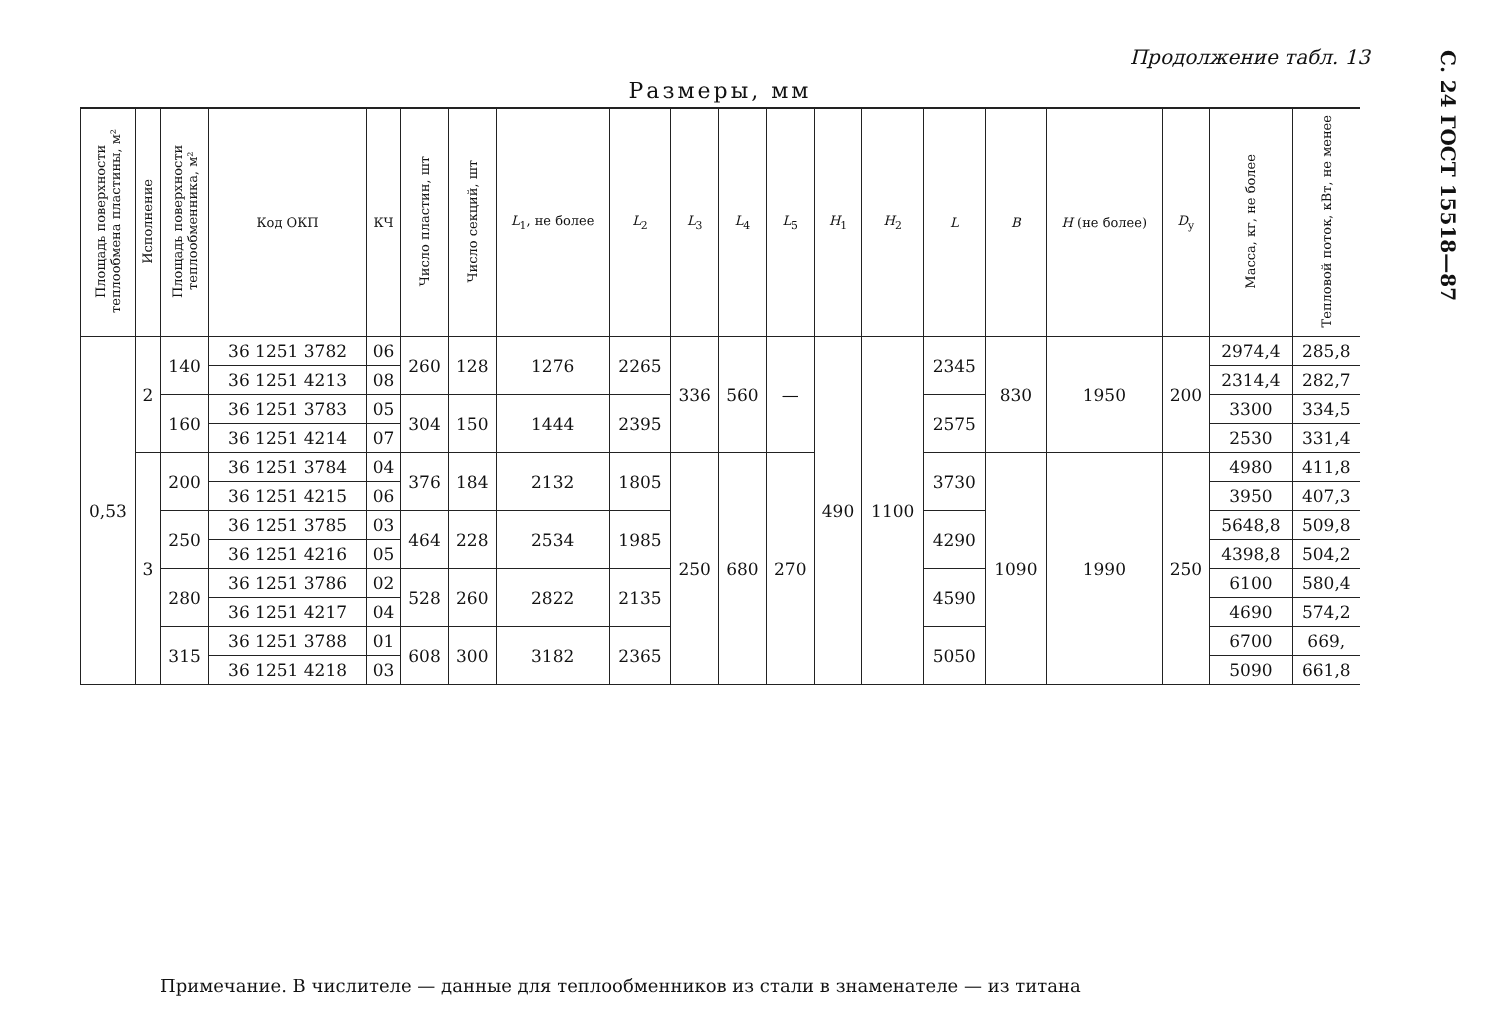Продолжение табл. 13
С. 24 ГОСТ 15518—87
Размеры, мм
| Площадь поверхности теплообмена пластины, м² | Исполнение | Площадь поверхности теплообменника, м² | Код ОКП | КЧ | Число пластин, шт | Число секций, шт | L<sub>1</sub>, не более | L<sub>2</sub> | L<sub>3</sub> | L<sub>4</sub> | L<sub>5</sub> | H<sub>1</sub> | H<sub>2</sub> | L | B | H (не более) | D<sub>y</sub> | Масса, кг, не более | Тепловой поток, кВт, не менее |
| --- | --- | --- | --- | --- | --- | --- | --- | --- | --- | --- | --- | --- | --- | --- | --- | --- | --- | --- | --- |
| 0,53 | 2 | 140 | 36 1251 3782 | 06 | 260 | 128 | 1276 | 2265 | 336 | 560 | — | 490 | 1100 | 2345 | 830 | 1950 | 200 | 2974,4 | 285,8 |
| | | | 36 1251 4213 | 08 | | | | | | | | | | | | | | 2314,4 | 282,7 |
| | | 160 | 36 1251 3783 | 05 | 304 | 150 | 1444 | 2395 | | | | | | 2575 | | | | 3300 | 334,5 |
| | | | 36 1251 4214 | 07 | | | | | | | | | | | | | | 2530 | 331,4 |
| | 3 | 200 | 36 1251 3784 | 04 | 376 | 184 | 2132 | 1805 | 250 | 680 | 270 | | | 3730 | 1090 | 1990 | 250 | 4980 | 411,8 |
| | | | 36 1251 4215 | 06 | | | | | | | | | | | | | | 3950 | 407,3 |
| | | 250 | 36 1251 3785 | 03 | 464 | 228 | 2534 | 1985 | | | | | | 4290 | | | | 5648,8 | 509,8 |
| | | | 36 1251 4216 | 05 | | | | | | | | | | | | | | 4398,8 | 504,2 |
| | | 280 | 36 1251 3786 | 02 | 528 | 260 | 2822 | 2135 | | | | | | 4590 | | | | 6100 | 580,4 |
| | | | 36 1251 4217 | 04 | | | | | | | | | | | | | | 4690 | 574,2 |
| | | 315 | 36 1251 3788 | 01 | 608 | 300 | 3182 | 2365 | | | | | | 5050 | | | | 6700 | 669, |
| | | | 36 1251 4218 | 03 | | | | | | | | | | | | | | 5090 | 661,8 |
Примечание. В числителе — данные для теплообменников из стали в знаменателе — из титана